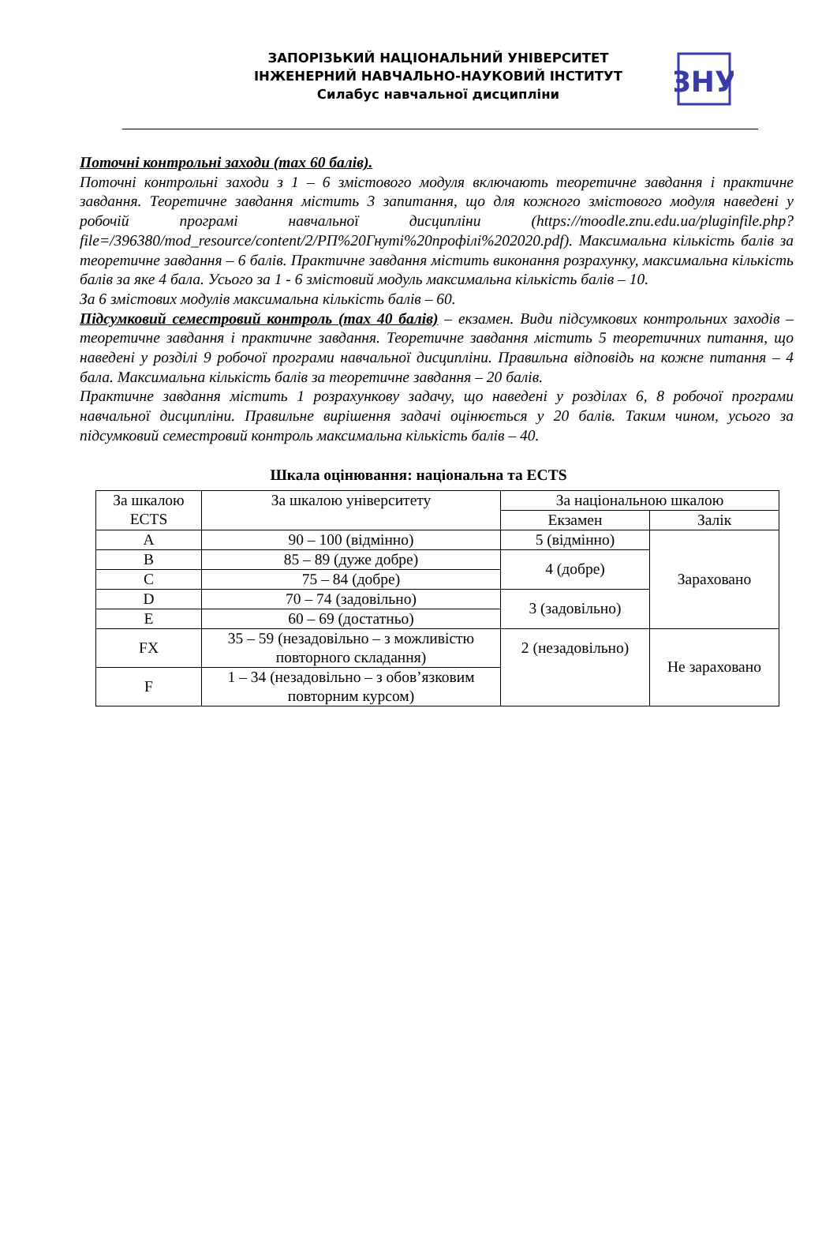ЗАПОРІЗЬКИЙ НАЦІОНАЛЬНИЙ УНІВЕРСИТЕТ
ІНЖЕНЕРНИЙ НАВЧАЛЬНО-НАУКОВИЙ ІНСТИТУТ
Силабус навчальної дисципліни
ЗНУ
Поточні контрольні заходи (max 60 балів).
Поточні контрольні заходи з 1 – 6 змістового модуля включають теоретичне завдання і практичне завдання. Теоретичне завдання містить 3 запитання, що для кожного змістового модуля наведені у робочій програмі навчальної дисципліни (https://moodle.znu.edu.ua/pluginfile.php?file=/396380/mod_resource/content/2/РП%20Гнуті%20профілі%202020.pdf). Максимальна кількість балів за теоретичне завдання – 6 балів. Практичне завдання містить виконання розрахунку, максимальна кількість балів за яке 4 бала. Усього за 1 - 6 змістовий модуль максимальна кількість балів – 10.
За 6 змістових модулів максимальна кількість балів – 60.
Підсумковий семестровий контроль (max 40 балів) – екзамен. Види підсумкових контрольних заходів – теоретичне завдання і практичне завдання. Теоретичне завдання містить 5 теоретичних питання, що наведені у розділі 9 робочої програми навчальної дисципліни. Правильна відповідь на кожне питання – 4 бала. Максимальна кількість балів за теоретичне завдання – 20 балів.
Практичне завдання містить 1 розрахункову задачу, що наведені у розділах 6, 8 робочої програми навчальної дисципліни. Правильне вирішення задачі оцінюється у 20 балів. Таким чином, усього за підсумковий семестровий контроль максимальна кількість балів – 40.
Шкала оцінювання: національна та ECTS
| За шкалою ECTS | За шкалою університету | За національною шкалою | |
| | | Екзамен | Залік |
| A | 90 – 100 (відмінно) | 5 (відмінно) | Зараховано |
| B | 85 – 89 (дуже добре) | 4 (добре) | |
| C | 75 – 84 (добре) | | |
| D | 70 – 74 (задовільно) | 3 (задовільно) | |
| E | 60 – 69 (достатньо) | | |
| FX | 35 – 59 (незадовільно – з можливістю повторного складання) | 2 (незадовільно) | Не зараховано |
| F | 1 – 34 (незадовільно – з обов’язковим повторним курсом) | | |